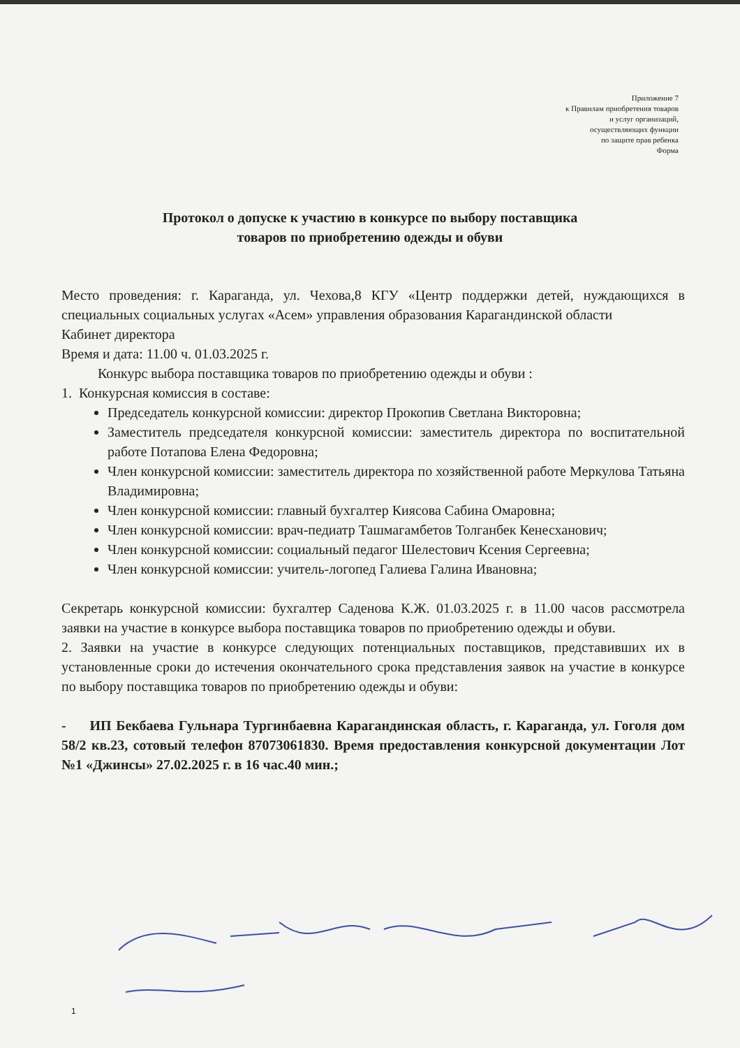Приложение 7
к Правилам приобретения товаров
и услуг организаций,
осуществляющих функции
по защите прав ребенка
Форма
Протокол о допуске к участию в конкурсе по выбору поставщика
товаров по приобретению одежды и обуви
Место проведения: г. Караганда, ул. Чехова,8 КГУ «Центр поддержки детей, нуждающихся в специальных социальных услугах «Асем» управления образования Карагандинской области
Кабинет директора
Время и дата: 11.00 ч. 01.03.2025 г.
Конкурс выбора поставщика товаров по приобретению одежды и обуви :
1. Конкурсная комиссия в составе:
Председатель конкурсной комиссии: директор Прокопив Светлана Викторовна;
Заместитель председателя конкурсной комиссии: заместитель директора по воспитательной работе Потапова Елена Федоровна;
Член конкурсной комиссии: заместитель директора по хозяйственной работе Меркулова Татьяна Владимировна;
Член конкурсной комиссии: главный бухгалтер Киясова Сабина Омаровна;
Член конкурсной комиссии: врач-педиатр Ташмагамбетов Толганбек Кенесханович;
Член конкурсной комиссии: социальный педагог Шелестович Ксения Сергеевна;
Член конкурсной комиссии: учитель-логопед Галиева Галина Ивановна;
Секретарь конкурсной комиссии: бухгалтер Саденова К.Ж. 01.03.2025 г. в 11.00 часов рассмотрела заявки на участие в конкурсе выбора поставщика товаров по приобретению одежды и обуви.
2. Заявки на участие в конкурсе следующих потенциальных поставщиков, представивших их в установленные сроки до истечения окончательного срока представления заявок на участие в конкурсе по выбору поставщика товаров по приобретению одежды и обуви:
- ИП Бекбаева Гульнара Тургинбаевна Карагандинская область, г. Караганда, ул. Гоголя дом 58/2 кв.23, сотовый телефон 87073061830. Время предоставления конкурсной документации Лот №1 «Джинсы» 27.02.2025 г. в 16 час.40 мин.;
1